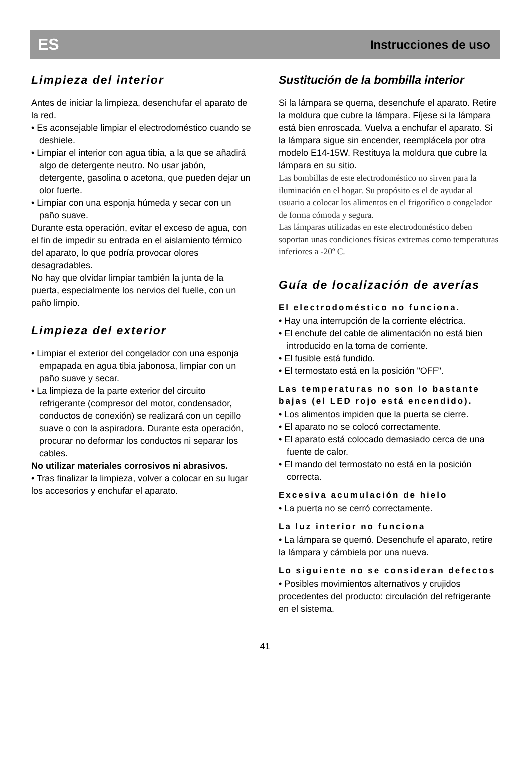ES Instrucciones de uso
Limpieza del interior
Antes de iniciar la limpieza, desenchufar el aparato de la red.
• Es aconsejable limpiar el electrodoméstico cuando se deshiele.
• Limpiar el interior con agua tibia, a la que se añadirá algo de detergente neutro. No usar jabón, detergente, gasolina o acetona, que pueden dejar un olor fuerte.
• Limpiar con una esponja húmeda y secar con un paño suave.
Durante esta operación, evitar el exceso de agua, con el fin de impedir su entrada en el aislamiento térmico del aparato, lo que podría provocar olores desagradables.
No hay que olvidar limpiar también la junta de la puerta, especialmente los nervios del fuelle, con un paño limpio.
Limpieza del exterior
• Limpiar el exterior del congelador con una esponja empapada en agua tibia jabonosa, limpiar con un paño suave y secar.
• La limpieza de la parte exterior del circuito refrigerante (compresor del motor, condensador, conductos de conexión) se realizará con un cepillo suave o con la aspiradora. Durante esta operación, procurar no deformar los conductos ni separar los cables.
No utilizar materiales corrosivos ni abrasivos.
• Tras finalizar la limpieza, volver a colocar en su lugar los accesorios y enchufar el aparato.
Sustitución de la bombilla interior
Si la lámpara se quema, desenchufe el aparato. Retire la moldura que cubre la lámpara. Fíjese si la lámpara está bien enroscada. Vuelva a enchufar el aparato. Si la lámpara sigue sin encender, reemplácela por otra modelo E14-15W. Restituya la moldura que cubre la lámpara en su sitio.
Las bombillas de este electrodoméstico no sirven para la iluminación en el hogar. Su propósito es el de ayudar al usuario a colocar los alimentos en el frigorífico o congelador de forma cómoda y segura.
Las lámparas utilizadas en este electrodoméstico deben soportan unas condiciones físicas extremas como temperaturas inferiores a -20º C.
Guía de localización de averías
El electrodoméstico no funciona.
• Hay una interrupción de la corriente eléctrica.
• El enchufe del cable de alimentación no está bien introducido en la toma de corriente.
• El fusible está fundido.
• El termostato está en la posición "OFF".
Las temperaturas no son lo bastante bajas (el LED rojo está encendido).
• Los alimentos impiden que la puerta se cierre.
• El aparato no se colocó correctamente.
• El aparato está colocado demasiado cerca de una fuente de calor.
• El mando del termostato no está en la posición correcta.
Excesiva acumulación de hielo
• La puerta no se cerró correctamente.
La luz interior no funciona
• La lámpara se quemó. Desenchufe el aparato, retire la lámpara y cámbiela por una nueva.
Lo siguiente no se consideran defectos
• Posibles movimientos alternativos y crujidos procedentes del producto: circulación del refrigerante en el sistema.
41